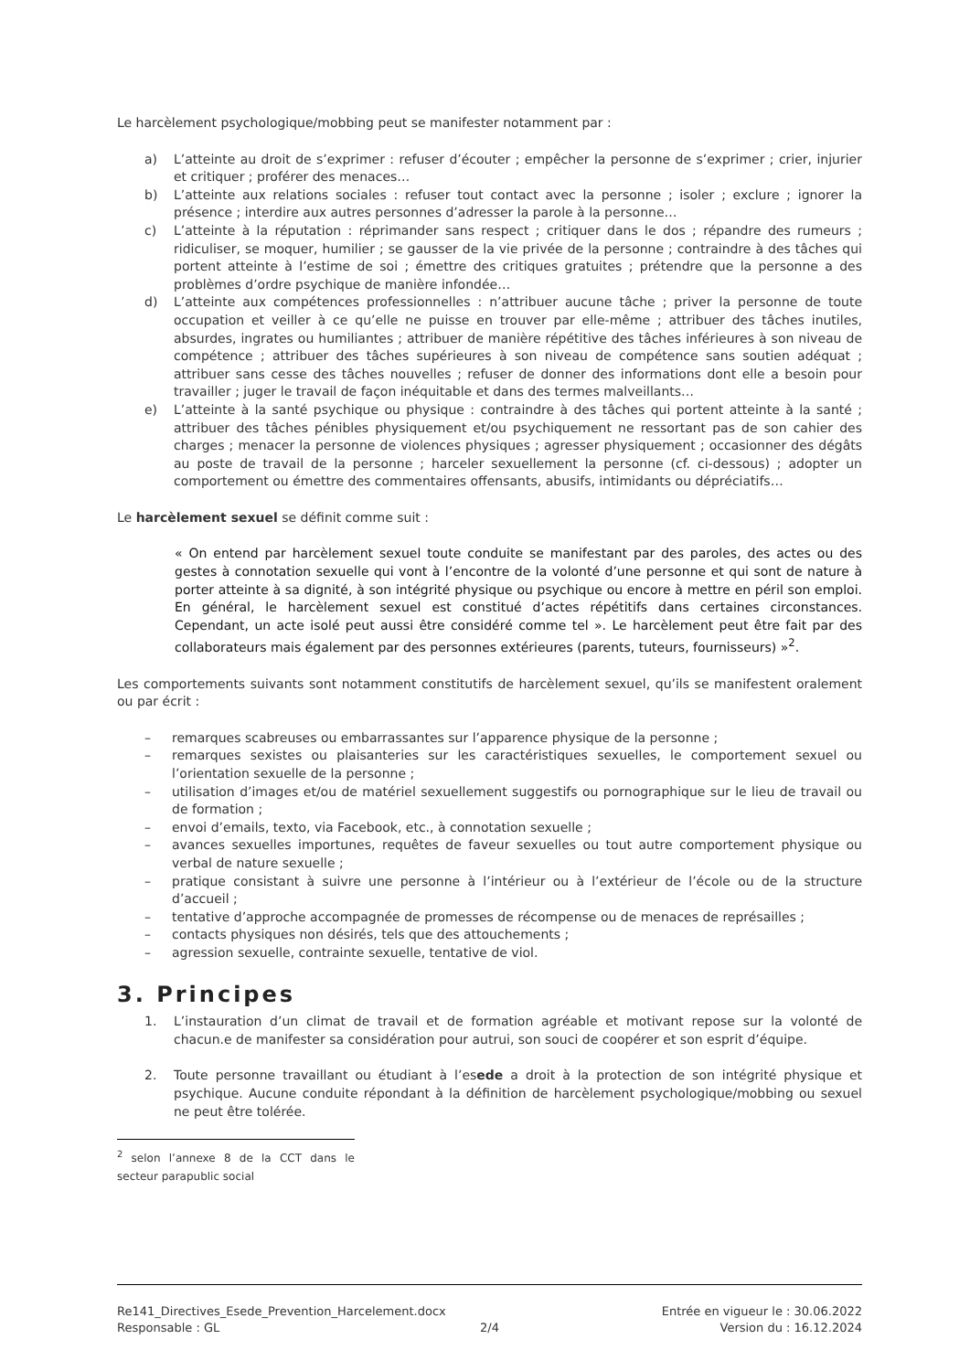Le harcèlement psychologique/mobbing peut se manifester notamment par :
a) L’atteinte au droit de s’exprimer : refuser d’écouter ; empêcher la personne de s’exprimer ; crier, injurier et critiquer ; proférer des menaces…
b) L’atteinte aux relations sociales : refuser tout contact avec la personne ; isoler ; exclure ; ignorer la présence ; interdire aux autres personnes d’adresser la parole à la personne…
c) L’atteinte à la réputation : réprimander sans respect ; critiquer dans le dos ; répandre des rumeurs ; ridiculiser, se moquer, humilier ; se gausser de la vie privée de la personne ; contraindre à des tâches qui portent atteinte à l’estime de soi ; émettre des critiques gratuites ; prétendre que la personne a des problèmes d’ordre psychique de manière infondée…
d) L’atteinte aux compétences professionnelles : n’attribuer aucune tâche ; priver la personne de toute occupation et veiller à ce qu’elle ne puisse en trouver par elle-même ; attribuer des tâches inutiles, absurdes, ingrates ou humiliantes ; attribuer de manière répétitive des tâches inférieures à son niveau de compétence ; attribuer des tâches supérieures à son niveau de compétence sans soutien adéquat ; attribuer sans cesse des tâches nouvelles ; refuser de donner des informations dont elle a besoin pour travailler ; juger le travail de façon inéquitable et dans des termes malveillants…
e) L’atteinte à la santé psychique ou physique : contraindre à des tâches qui portent atteinte à la santé ; attribuer des tâches pénibles physiquement et/ou psychiquement ne ressortant pas de son cahier des charges ; menacer la personne de violences physiques ; agresser physiquement ; occasionner des dégâts au poste de travail de la personne ; harceler sexuellement la personne (cf. ci-dessous) ; adopter un comportement ou émettre des commentaires offensants, abusifs, intimidants ou dépréciatifs…
Le harcèlement sexuel se définit comme suit :
« On entend par harcèlement sexuel toute conduite se manifestant par des paroles, des actes ou des gestes à connotation sexuelle qui vont à l’encontre de la volonté d’une personne et qui sont de nature à porter atteinte à sa dignité, à son intégrité physique ou psychique ou encore à mettre en péril son emploi. En général, le harcèlement sexuel est constitué d’actes répétitifs dans certaines circonstances. Cependant, un acte isolé peut aussi être considéré comme tel ». Le harcèlement peut être fait par des collaborateurs mais également par des personnes extérieures (parents, tuteurs, fournisseurs) »<sup>2</sup>.
Les comportements suivants sont notamment constitutifs de harcèlement sexuel, qu’ils se manifestent oralement ou par écrit :
– remarques scabreuses ou embarrassantes sur l’apparence physique de la personne ;
– remarques sexistes ou plaisanteries sur les caractéristiques sexuelles, le comportement sexuel ou l’orientation sexuelle de la personne ;
– utilisation d’images et/ou de matériel sexuellement suggestifs ou pornographique sur le lieu de travail ou de formation ;
– envoi d’emails, texto, via Facebook, etc., à connotation sexuelle ;
– avances sexuelles importunes, requêtes de faveur sexuelles ou tout autre comportement physique ou verbal de nature sexuelle ;
– pratique consistant à suivre une personne à l’intérieur ou à l’extérieur de l’école ou de la structure d’accueil ;
– tentative d’approche accompagnée de promesses de récompense ou de menaces de représailles ;
– contacts physiques non désirés, tels que des attouchements ;
– agression sexuelle, contrainte sexuelle, tentative de viol.
3. Principes
1. L’instauration d’un climat de travail et de formation agréable et motivant repose sur la volonté de chacun.e de manifester sa considération pour autrui, son souci de coopérer et son esprit d’équipe.
2. Toute personne travaillant ou étudiant à l’esede a droit à la protection de son intégrité physique et psychique. Aucune conduite répondant à la définition de harcèlement psychologique/mobbing ou sexuel ne peut être tolérée.
<sup>2</sup> selon l’annexe 8 de la CCT dans le secteur parapublic social
Re141_Directives_Esede_Prevention_Harcelement.docx Entrée en vigueur le : 30.06.2022
Responsable : GL 2/4 Version du : 16.12.2024